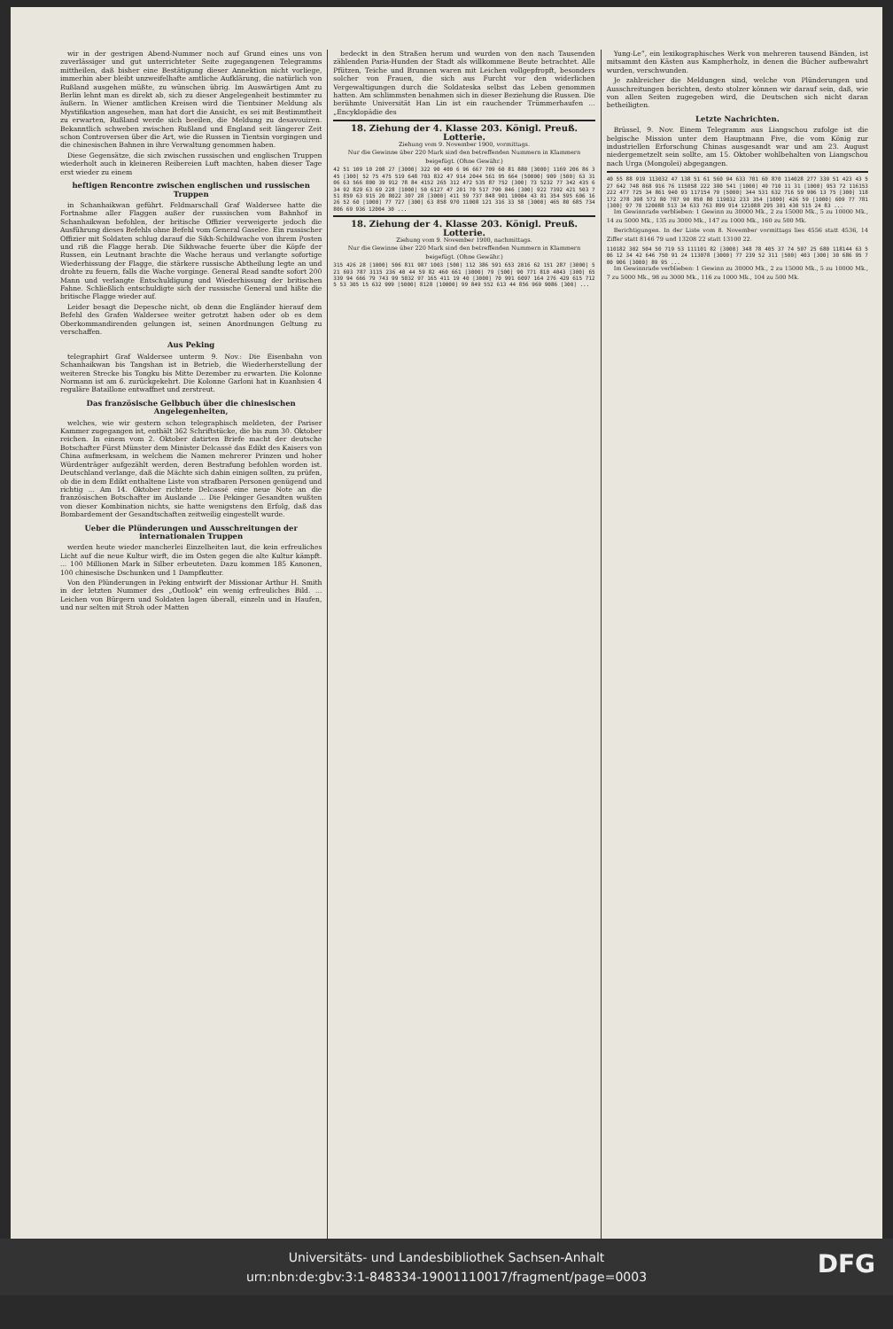wir in der gestrigen Abend-Nummer noch auf Grund eines uns von zuverlässiger und gut unterrichteter Seite zugegangenen Telegramms mittheilen, daß bisher eine Bestätigung dieser Annektion nicht vorliege, immerhin aber bleibt unzweifelhafte amtliche Aufklärung, die natürlich von Rußland ausgehen müßte, zu wünschen übrig. Im Auswärtigen Amt zu Berlin lehnt man es direkt ab, sich zu dieser Angelegenheit bestimmter zu äußern. In Wiener amtlichen Kreisen wird die Tientsiner Meldung als Mystifikation angesehen, man hat dort die Ansicht, es sei mit Bestimmtheit zu erwarten, Rußland werde sich beeilen, die Meldung zu desavouiren. Bekanntlich schweben zwischen Rußland und England seit längerer Zeit schon Controversen über die Art, wie die Russen in Tientsin vorgingen und die chinesischen Bahnen in ihre Verwaltung genommen haben.
Diese Gegensätze, die sich zwischen russischen und englischen Truppen wiederholt auch in kleineren Reibereien Luft machten, haben dieser Tage erst wieder zu einem
heftigen Rencontre zwischen englischen und russischen Truppen
in Schanhaikwan geführt. Feldmarschall Graf Waldersee hatte die Fortnahme aller Flaggen außer der russischen vom Bahnhof in Schanhaikwan befohlen, der britische Offizier verweigerte jedoch die Ausführung dieses Befehls ohne Befehl vom General Gaselee. Ein russischer Offizier mit Soldaten schlug darauf die Sikh-Schildwache von ihrem Posten und riß die Flagge herab. Die Sikhwache feuerte über die Köpfe der Russen, ein Leutnant brachte die Wache heraus und verlangte sofortige Wiederhissung der Flagge, die stärkere russische Abtheilung legte an und drohte zu feuern, falls die Wache vorginge. General Read sandte sofort 200 Mann und verlangte Entschuldigung und Wiederhissung der britischen Fahne. Schließlich entschuldigte sich der russische General und hißte die britische Flagge wieder auf.
Leider besagt die Depesche nicht, ob denn die Engländer hierauf dem Befehl des Grafen Waldersee weiter getrotzt haben oder ob es dem Oberkommandirenden gelungen ist, seinen Anordnungen Geltung zu verschaffen.
Aus Peking
telegraphirt Graf Waldersee unterm 9. Nov.: Die Eisenbahn von Schanhaikwan bis Tangshan ist in Betrieb, die Wiederherstellung der weiteren Strecke bis Tongku bis Mitte Dezember zu erwarten. Die Kolonne Normann ist am 6. zurückgekehrt. Die Kolonne Garloni hat in Kuanhsien 4 reguläre Bataillone entwaffnet und zerstreut.
Das französische Gelbbuch über die chinesischen Angelegenheiten,
welches, wie wir gestern schon telegraphisch meldeten, der Pariser Kammer zugegangen ist, enthält 362 Schriftstücke, die bis zum 30. Oktober reichen. In einem vom 2. Oktober datirten Briefe macht der deutsche Botschafter Fürst Münster dem Minister Delcassé das Edikt des Kaisers von China aufmerksam, in welchem die Namen mehrerer Prinzen und hoher Würdenträger aufgezählt werden, deren Bestrafung befohlen worden ist. Deutschland verlange, daß die Mächte sich dahin einigen sollten, zu prüfen, ob die in dem Edikt enthaltene Liste von strafbaren Personen genügend und richtig ... Am 14. Oktober richtete Delcassé eine neue Note an die französischen Botschafter im Auslande ... Die Pekinger Gesandten wußten von dieser Kombination nichts, sie hatte wenigstens den Erfolg, daß das Bombardement der Gesandtschaften zeitweilig eingestellt wurde.
Ueber die Plünderungen und Ausschreitungen der internationalen Truppen
werden heute wieder mancherlei Einzelheiten laut, die kein erfreuliches Licht auf die neue Kultur wirft, die im Osten gegen die alte Kultur kämpft. ... 100 Millionen Mark in Silber erbeuteten. Dazu kommen 185 Kanonen, 100 chinesische Dschunken und 1 Dampfkutter.
Von den Plünderungen in Peking entwirft der Missionar Arthur H. Smith in der letzten Nummer des „Outlook“ ein wenig erfreuliches Bild. ... Leichen von Bürgern und Soldaten lagen überall, einzeln und in Haufen, und nur selten mit Stroh oder Matten
bedeckt in den Straßen herum und wurden von den nach Tausenden zählenden Paria-Hunden der Stadt als willkommene Beute betrachtet. Alle Pfützen, Teiche und Brunnen waren mit Leichen vollgepfropft, besonders solcher von Frauen, die sich aus Furcht vor den widerlichen Vergewaltigungen durch die Soldateska selbst das Leben genommen hatten. Am schlimmsten benahmen sich in dieser Beziehung die Russen. Die berühmte Universität Han Lin ist ein rauchender Trümmerhaufen ... „Encyklopädie des
18. Ziehung der 4. Klasse 203. Königl. Preuß. Lotterie.
Ziehung vom 9. November 1900, vormittags.
Nur die Gewinne über 220 Mark sind den betreffenden Nummern in Klammern beigefügt. (Ohne Gewähr.)
42 51 109 10 208 27 [3000] 322 90 400 6 96 667 709 60 81 880 [3000] 1169 206 86 345 [300] 52 75 475 519 648 703 832 47 914 2044 561 95 664 [50000] 909 [500] 63 3106 63 566 800 39 912 78 84 4152 265 312 472 535 87 752 [300] 73 5232 77 342 435 634 92 829 63 69 228 [1000] 50 6127 47 201 70 517 790 846 [300] 922 7392 421 503 751 859 63 915 20 8022 307 28 [3000] 411 59 737 848 901 10004 43 81 354 595 606 16 26 52 60 [1000] 77 727 [300] 63 858 970 11008 121 316 33 58 [3000] 465 80 685 734 806 69 936 12004 30 ...
18. Ziehung der 4. Klasse 203. Königl. Preuß. Lotterie.
Ziehung vom 9. November 1900, nachmittags.
Nur die Gewinne über 220 Mark sind den betreffenden Nummern in Klammern beigefügt. (Ohne Gewähr.)
315 426 28 [1000] 506 811 987 1003 [500] 112 386 591 653 2016 62 151 287 [3000] 521 693 787 3115 236 40 44 59 82 460 661 [3000] 79 [500] 90 771 810 4043 [300] 65 339 94 666 79 743 99 5032 97 165 411 19 40 [3000] 70 991 6097 164 276 429 615 7125 53 305 15 632 999 [5000] 8128 [10000] 99 849 552 613 44 856 969 9086 [300] ...
Yung-Le“, ein lexikographisches Werk von mehreren tausend Bänden, ist mitsammt den Kästen aus Kampherholz, in denen die Bücher aufbewahrt wurden, verschwunden.
Je zahlreicher die Meldungen sind, welche von Plünderungen und Ausschreitungen berichten, desto stolzer können wir darauf sein, daß, wie von allen Seiten zugegeben wird, die Deutschen sich nicht daran betheiligten.
Letzte Nachrichten.
Brüssel, 9. Nov. Einem Telegramm aus Liangschou zufolge ist die belgische Mission unter dem Hauptmann Five, die vom König zur industriellen Erforschung Chinas ausgesandt war und am 23. August niedergemetzelt sein sollte, am 15. Oktober wohlbehalten von Liangschou nach Urga (Mongolei) abgegangen.
40 55 88 919 113032 47 138 51 61 560 94 633 701 60 870 114028 277 339 51 423 43 527 642 748 868 916 76 115058 222 380 541 [1000] 49 710 11 31 [1000] 953 72 116153 222 477 725 34 861 940 93 117154 79 [5000] 344 531 632 716 59 906 13 75 [300] 118172 278 398 572 80 787 90 850 80 119032 233 354 [1000] 426 59 [1000] 609 77 781 [300] 97 70 120088 513 34 633 763 899 914 121088 295 301 430 515 24 83 ...
Im Gewinnrade verblieben: 1 Gewinn zu 30000 Mk., 2 zu 15000 Mk., 5 zu 10000 Mk., 14 zu 5000 Mk., 135 zu 3000 Mk., 147 zu 1000 Mk., 160 zu 500 Mk.
Berichtigungen. In der Liste vom 8. November vormittags lies 4556 statt 4536, 14 Ziffer statt 8146 79 und 13208 22 statt 13100 22.
110182 302 504 50 719 53 111101 82 [3000] 348 78 405 37 74 507 25 680 118144 63 506 12 34 42 646 750 91 24 113078 [3000] 77 239 52 311 [500] 403 [300] 30 686 95 700 906 [3000] 89 95 ...
Im Gewinnrade verblieben: 1 Gewinn zu 30000 Mk., 2 zu 15000 Mk., 5 zu 10000 Mk., 7 zu 5000 Mk., 98 zu 3000 Mk., 116 zu 1000 Mk., 104 zu 500 Mk.
Universitäts- und Landesbibliothek Sachsen-Anhalt
urn:nbn:de:gbv:3:1-848334-19001110017/fragment/page=0003
DFG